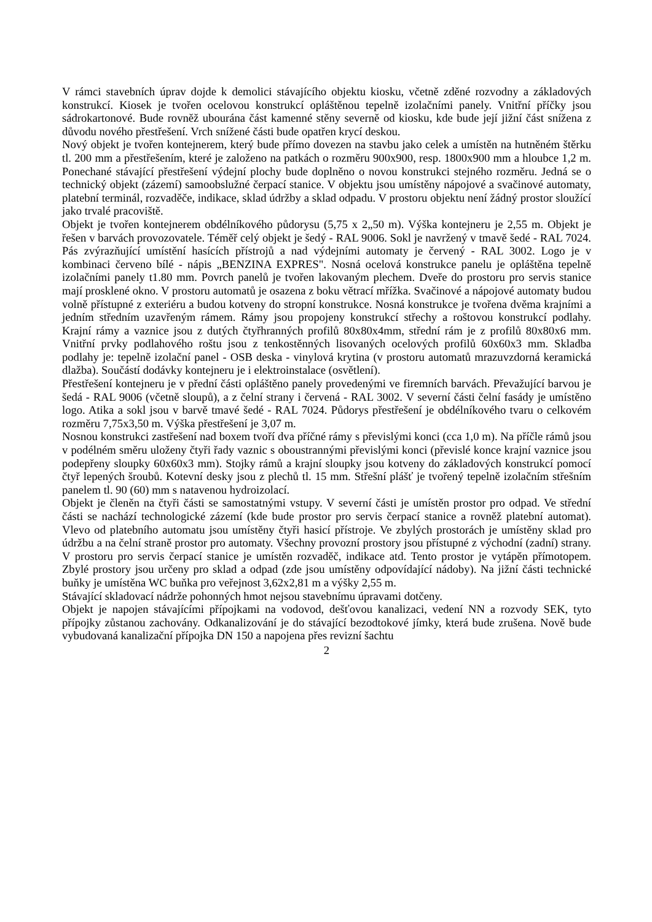V rámci stavebních úprav dojde k demolici stávajícího objektu kiosku, včetně zděné rozvodny a základových konstrukcí. Kiosek je tvořen ocelovou konstrukcí opláštěnou tepelně izolačními panely. Vnitřní příčky jsou sádrokartonové. Bude rovněž ubourána část kamenné stěny severně od kiosku, kde bude její jižní část snížena z důvodu nového přestřešení. Vrch snížené části bude opatřen krycí deskou.
Nový objekt je tvořen kontejnerem, který bude přímo dovezen na stavbu jako celek a umístěn na hutněném štěrku tl. 200 mm a přestřešením, které je založeno na patkách o rozměru 900x900, resp. 1800x900 mm a hloubce 1,2 m. Ponechané stávající přestřešení výdejní plochy bude doplněno o novou konstrukci stejného rozměru. Jedná se o technický objekt (zázemí) samoobslužné čerpací stanice. V objektu jsou umístěny nápojové a svačinové automaty, platební terminál, rozvaděče, indikace, sklad údržby a sklad odpadu. V prostoru objektu není žádný prostor sloužící jako trvalé pracoviště.
Objekt je tvořen kontejnerem obdélníkového půdorysu (5,75 x 2„50 m). Výška kontejneru je 2,55 m. Objekt je řešen v barvách provozovatele. Téměř celý objekt je šedý - RAL 9006. Sokl je navržený v tmavě šedé - RAL 7024. Pás zvýrazňující umístění hasících přístrojů a nad výdejními automaty je červený - RAL 3002. Logo je v kombinaci červeno bílé - nápis „BENZINA EXPRES". Nosná ocelová konstrukce panelu je opláštěna tepelně izolačními panely t1.80 mm. Povrch panelů je tvořen lakovaným plechem. Dveře do prostoru pro servis stanice mají prosklené okno. V prostoru automatů je osazena z boku větrací mřížka. Svačinové a nápojové automaty budou volně přístupné z exteriéru a budou kotveny do stropní konstrukce. Nosná konstrukce je tvořena dvěma krajními a jedním středním uzavřeným rámem. Rámy jsou propojeny konstrukcí střechy a roštovou konstrukcí podlahy. Krajní rámy a vaznice jsou z dutých čtyřhranných profilů 80x80x4mm, střední rám je z profilů 80x80x6 mm. Vnitřní prvky podlahového roštu jsou z tenkostěnných lisovaných ocelových profilů 60x60x3 mm. Skladba podlahy je: tepelně izolační panel - OSB deska - vinylová krytina (v prostoru automatů mrazuvzdorná keramická dlažba). Součástí dodávky kontejneru je i elektroinstalace (osvětlení).
Přestřešení kontejneru je v přední části opláštěno panely provedenými ve firemních barvách. Převažující barvou je šedá - RAL 9006 (včetně sloupů), a z čelní strany i červená - RAL 3002. V severní části čelní fasády je umístěno logo. Atika a sokl jsou v barvě tmavé šedé - RAL 7024. Půdorys přestřešení je obdélníkového tvaru o celkovém rozměru 7,75x3,50 m. Výška přestřešení je 3,07 m.
Nosnou konstrukci zastřešení nad boxem tvoří dva příčné rámy s převislými konci (cca 1,0 m). Na příčle rámů jsou v podélném směru uloženy čtyři řady vaznic s oboustrannými převislými konci (převislé konce krajní vaznice jsou podepřeny sloupky 60x60x3 mm). Stojky rámů a krajní sloupky jsou kotveny do základových konstrukcí pomocí čtyř lepených šroubů. Kotevní desky jsou z plechů tl. 15 mm. Střešní plášť je tvořený tepelně izolačním střešním panelem tl. 90 (60) mm s natavenou hydroizolací.
Objekt je členěn na čtyři části se samostatnými vstupy. V severní části je umístěn prostor pro odpad. Ve střední části se nachází technologické zázemí (kde bude prostor pro servis čerpací stanice a rovněž platební automat). Vlevo od platebního automatu jsou umístěny čtyři hasicí přístroje. Ve zbylých prostorách je umístěny sklad pro údržbu a na čelní straně prostor pro automaty. Všechny provozní prostory jsou přístupné z východní (zadní) strany. V prostoru pro servis čerpací stanice je umístěn rozvaděč, indikace atd. Tento prostor je vytápěn přímotopem. Zbylé prostory jsou určeny pro sklad a odpad (zde jsou umístěny odpovídající nádoby). Na jižní části technické buňky je umístěna WC buňka pro veřejnost 3,62x2,81 m a výšky 2,55 m.
Stávající skladovací nádrže pohonných hmot nejsou stavebnímu úpravami dotčeny.
Objekt je napojen stávajícími přípojkami na vodovod, dešťovou kanalizaci, vedení NN a rozvody SEK, tyto přípojky zůstanou zachovány. Odkanalizování je do stávající bezodtokové jímky, která bude zrušena. Nově bude vybudovaná kanalizační přípojka DN 150 a napojena přes revizní šachtu
2